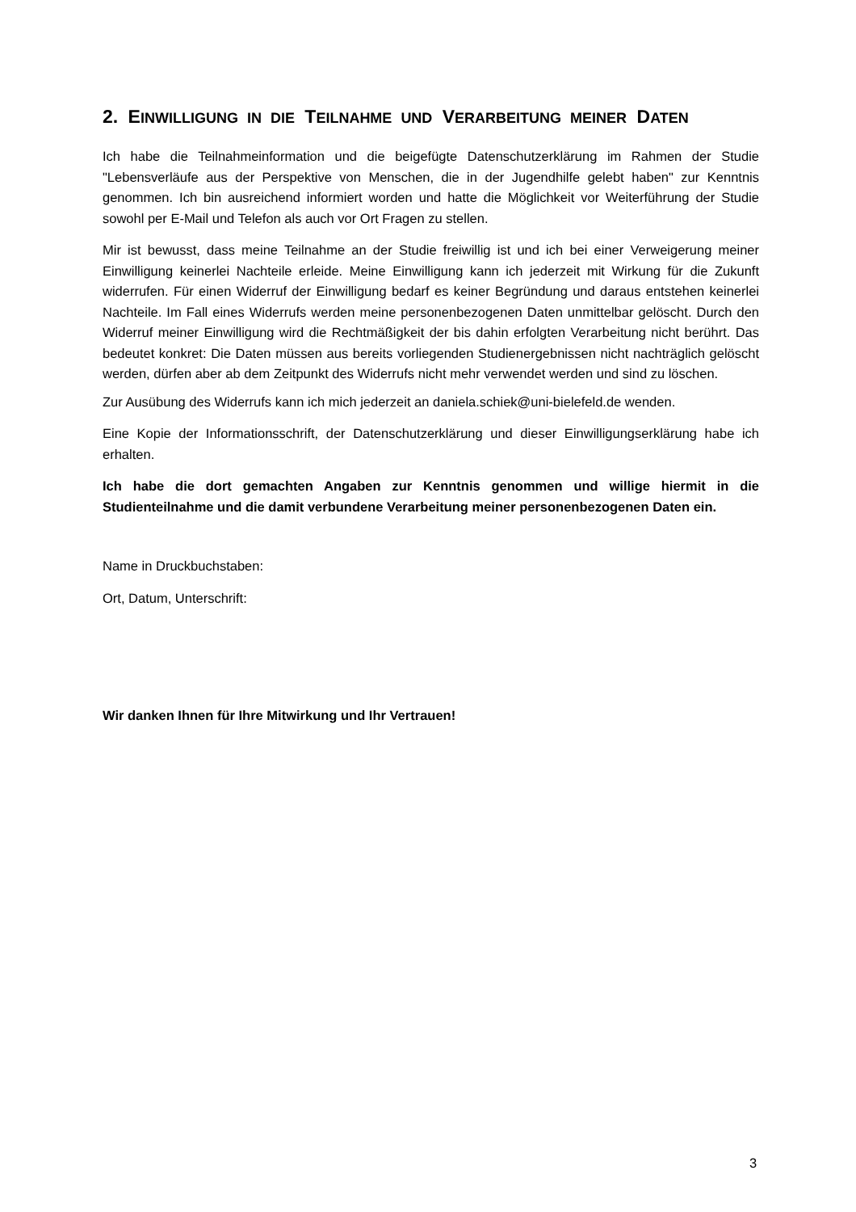2. EINWILLIGUNG IN DIE TEILNAHME UND VERARBEITUNG MEINER DATEN
Ich habe die Teilnahmeinformation und die beigefügte Datenschutzerklärung im Rahmen der Studie "Lebensverläufe aus der Perspektive von Menschen, die in der Jugendhilfe gelebt haben" zur Kenntnis genommen. Ich bin ausreichend informiert worden und hatte die Möglichkeit vor Weiterführung der Studie sowohl per E-Mail und Telefon als auch vor Ort Fragen zu stellen.
Mir ist bewusst, dass meine Teilnahme an der Studie freiwillig ist und ich bei einer Verweigerung meiner Einwilligung keinerlei Nachteile erleide. Meine Einwilligung kann ich jederzeit mit Wirkung für die Zukunft widerrufen. Für einen Widerruf der Einwilligung bedarf es keiner Begründung und daraus entstehen keinerlei Nachteile. Im Fall eines Widerrufs werden meine personenbezogenen Daten unmittelbar gelöscht. Durch den Widerruf meiner Einwilligung wird die Rechtmäßigkeit der bis dahin erfolgten Verarbeitung nicht berührt. Das bedeutet konkret: Die Daten müssen aus bereits vorliegenden Studienergebnissen nicht nachträglich gelöscht werden, dürfen aber ab dem Zeitpunkt des Widerrufs nicht mehr verwendet werden und sind zu löschen.
Zur Ausübung des Widerrufs kann ich mich jederzeit an daniela.schiek@uni-bielefeld.de wenden.
Eine Kopie der Informationsschrift, der Datenschutzerklärung und dieser Einwilligungserklärung habe ich erhalten.
Ich habe die dort gemachten Angaben zur Kenntnis genommen und willige hiermit in die Studienteilnahme und die damit verbundene Verarbeitung meiner personenbezogenen Daten ein.
Name in Druckbuchstaben:
Ort, Datum, Unterschrift:
Wir danken Ihnen für Ihre Mitwirkung und Ihr Vertrauen!
3